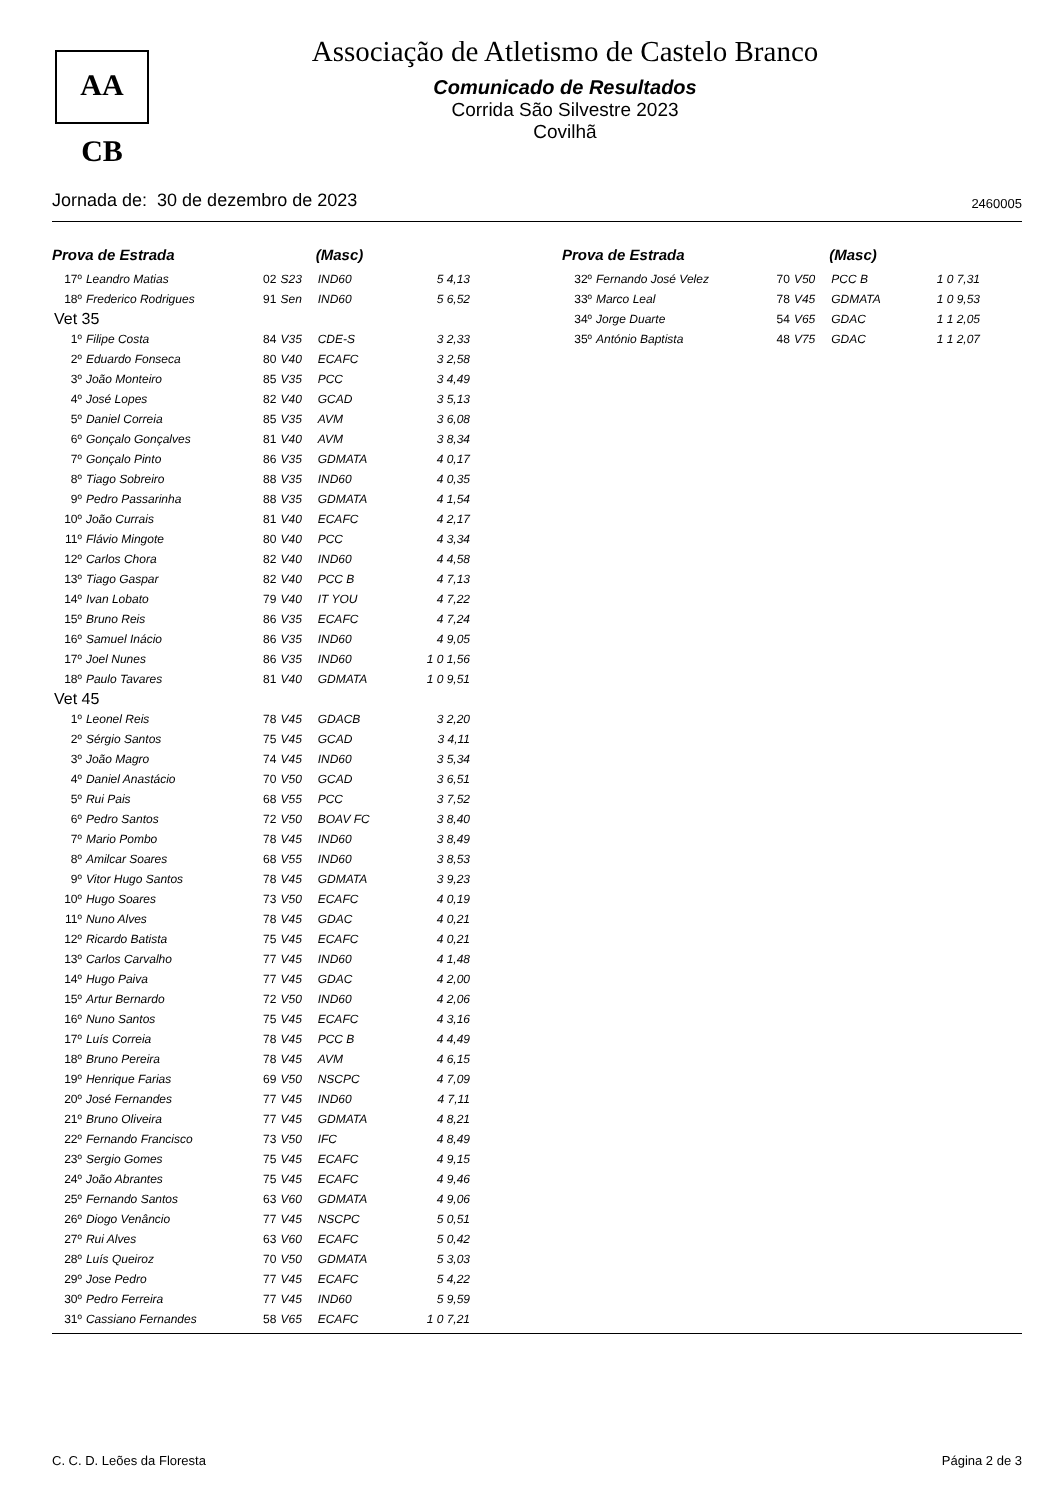AA CB
Associação de Atletismo de Castelo Branco
Comunicado de Resultados
Corrida São Silvestre 2023
Covilhã
Jornada de: 30 de dezembro de 2023 2460005
| Prova de Estrada | | | | (Masc) | |
| --- | --- | --- | --- | --- | --- |
| 17º | Leandro Matias | 02 | S23 | IND60 | 5 4,13 |
| 18º | Frederico Rodrigues | 91 | Sen | IND60 | 5 6,52 |
| Vet 35 | | | | | |
| 1º | Filipe Costa | 84 | V35 | CDE-S | 3 2,33 |
| 2º | Eduardo Fonseca | 80 | V40 | ECAFC | 3 2,58 |
| 3º | João Monteiro | 85 | V35 | PCC | 3 4,49 |
| 4º | José Lopes | 82 | V40 | GCAD | 3 5,13 |
| 5º | Daniel Correia | 85 | V35 | AVM | 3 6,08 |
| 6º | Gonçalo Gonçalves | 81 | V40 | AVM | 3 8,34 |
| 7º | Gonçalo Pinto | 86 | V35 | GDMATA | 4 0,17 |
| 8º | Tiago Sobreiro | 88 | V35 | IND60 | 4 0,35 |
| 9º | Pedro Passarinha | 88 | V35 | GDMATA | 4 1,54 |
| 10º | João Currais | 81 | V40 | ECAFC | 4 2,17 |
| 11º | Flávio Mingote | 80 | V40 | PCC | 4 3,34 |
| 12º | Carlos Chora | 82 | V40 | IND60 | 4 4,58 |
| 13º | Tiago Gaspar | 82 | V40 | PCC B | 4 7,13 |
| 14º | Ivan Lobato | 79 | V40 | IT YOU | 4 7,22 |
| 15º | Bruno Reis | 86 | V35 | ECAFC | 4 7,24 |
| 16º | Samuel Inácio | 86 | V35 | IND60 | 4 9,05 |
| 17º | Joel Nunes | 86 | V35 | IND60 | 1 0 1,56 |
| 18º | Paulo Tavares | 81 | V40 | GDMATA | 1 0 9,51 |
| Vet 45 | | | | | |
| 1º | Leonel Reis | 78 | V45 | GDACB | 3 2,20 |
| 2º | Sérgio Santos | 75 | V45 | GCAD | 3 4,11 |
| 3º | João Magro | 74 | V45 | IND60 | 3 5,34 |
| 4º | Daniel Anastácio | 70 | V50 | GCAD | 3 6,51 |
| 5º | Rui Pais | 68 | V55 | PCC | 3 7,52 |
| 6º | Pedro Santos | 72 | V50 | BOAV FC | 3 8,40 |
| 7º | Mario Pombo | 78 | V45 | IND60 | 3 8,49 |
| 8º | Amilcar Soares | 68 | V55 | IND60 | 3 8,53 |
| 9º | Vitor Hugo Santos | 78 | V45 | GDMATA | 3 9,23 |
| 10º | Hugo Soares | 73 | V50 | ECAFC | 4 0,19 |
| 11º | Nuno Alves | 78 | V45 | GDAC | 4 0,21 |
| 12º | Ricardo Batista | 75 | V45 | ECAFC | 4 0,21 |
| 13º | Carlos Carvalho | 77 | V45 | IND60 | 4 1,48 |
| 14º | Hugo Paiva | 77 | V45 | GDAC | 4 2,00 |
| 15º | Artur Bernardo | 72 | V50 | IND60 | 4 2,06 |
| 16º | Nuno Santos | 75 | V45 | ECAFC | 4 3,16 |
| 17º | Luís Correia | 78 | V45 | PCC B | 4 4,49 |
| 18º | Bruno Pereira | 78 | V45 | AVM | 4 6,15 |
| 19º | Henrique Farias | 69 | V50 | NSCPC | 4 7,09 |
| 20º | José Fernandes | 77 | V45 | IND60 | 4 7,11 |
| 21º | Bruno Oliveira | 77 | V45 | GDMATA | 4 8,21 |
| 22º | Fernando Francisco | 73 | V50 | IFC | 4 8,49 |
| 23º | Sergio Gomes | 75 | V45 | ECAFC | 4 9,15 |
| 24º | João Abrantes | 75 | V45 | ECAFC | 4 9,46 |
| 25º | Fernando Santos | 63 | V60 | GDMATA | 4 9,06 |
| 26º | Diogo Venâncio | 77 | V45 | NSCPC | 5 0,51 |
| 27º | Rui Alves | 63 | V60 | ECAFC | 5 0,42 |
| 28º | Luís Queiroz | 70 | V50 | GDMATA | 5 3,03 |
| 29º | Jose Pedro | 77 | V45 | ECAFC | 5 4,22 |
| 30º | Pedro Ferreira | 77 | V45 | IND60 | 5 9,59 |
| 31º | Cassiano Fernandes | 58 | V65 | ECAFC | 1 0 7,21 |
| Prova de Estrada | | | | (Masc) | |
| --- | --- | --- | --- | --- | --- |
| 32º | Fernando José Velez | 70 | V50 | PCC B | 1 0 7,31 |
| 33º | Marco Leal | 78 | V45 | GDMATA | 1 0 9,53 |
| 34º | Jorge Duarte | 54 | V65 | GDAC | 1 1 2,05 |
| 35º | António Baptista | 48 | V75 | GDAC | 1 1 2,07 |
C. C. D. Leões da Floresta Página 2 de 3